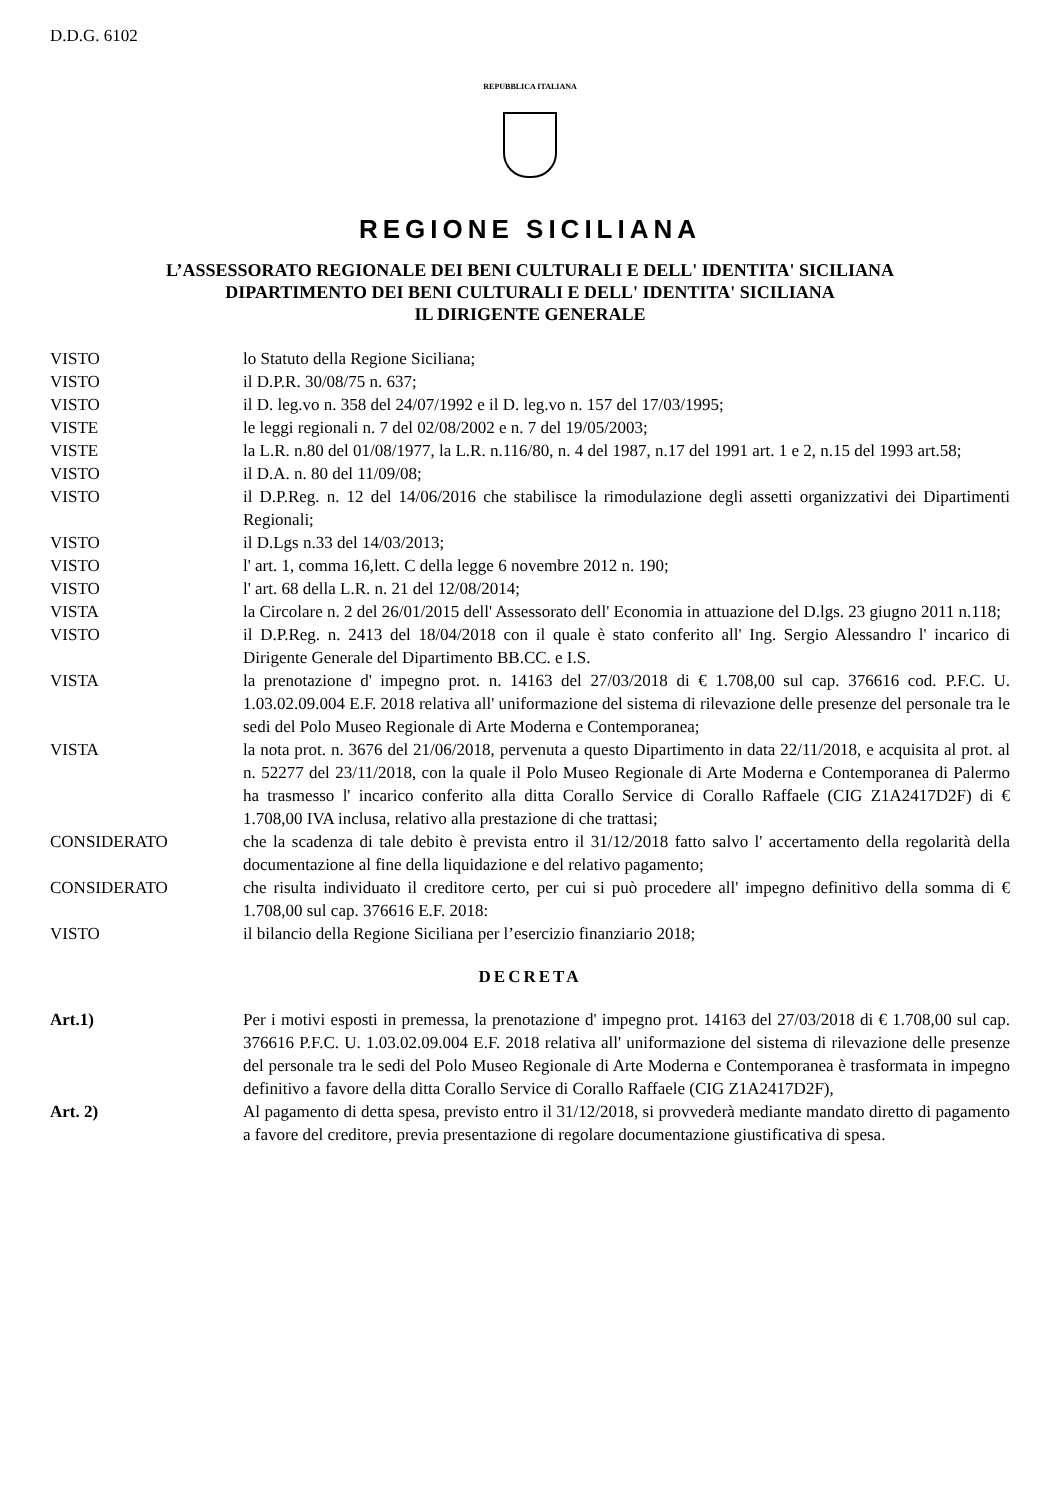D.D.G. 6102
REPUBBLICA ITALIANA
REGIONE SICILIANA
L’ASSESSORATO REGIONALE DEI BENI CULTURALI E DELL' IDENTITA' SICILIANA
DIPARTIMENTO DEI BENI CULTURALI E DELL' IDENTITA' SICILIANA
IL DIRIGENTE GENERALE
VISTO lo Statuto della Regione Siciliana;
VISTO il D.P.R. 30/08/75 n. 637;
VISTO il D. leg.vo n. 358 del 24/07/1992 e il D. leg.vo n. 157 del 17/03/1995;
VISTE le leggi regionali n. 7 del 02/08/2002 e n. 7 del 19/05/2003;
VISTE la L.R. n.80 del 01/08/1977, la L.R. n.116/80, n. 4 del 1987, n.17 del 1991 art. 1 e 2, n.15 del 1993 art.58;
VISTO il D.A. n. 80 del 11/09/08;
VISTO il D.P.Reg. n. 12 del 14/06/2016 che stabilisce la rimodulazione degli assetti organizzativi dei Dipartimenti Regionali;
VISTO il D.Lgs n.33 del 14/03/2013;
VISTO l' art. 1, comma 16,lett. C della legge 6 novembre 2012 n. 190;
VISTO l' art. 68 della L.R. n. 21 del 12/08/2014;
VISTA la Circolare n. 2 del 26/01/2015 dell' Assessorato dell' Economia in attuazione del D.lgs. 23 giugno 2011 n.118;
VISTO il D.P.Reg. n. 2413 del 18/04/2018 con il quale è stato conferito all' Ing. Sergio Alessandro l' incarico di Dirigente Generale del Dipartimento BB.CC. e I.S.
VISTA la prenotazione d' impegno prot. n. 14163 del 27/03/2018 di € 1.708,00 sul cap. 376616 cod. P.F.C. U. 1.03.02.09.004 E.F. 2018 relativa all' uniformazione del sistema di rilevazione delle presenze del personale tra le sedi del Polo Museo Regionale di Arte Moderna e Contemporanea;
VISTA la nota prot. n. 3676 del 21/06/2018, pervenuta a questo Dipartimento in data 22/11/2018, e acquisita al prot. al n. 52277 del 23/11/2018, con la quale il Polo Museo Regionale di Arte Moderna e Contemporanea di Palermo ha trasmesso l' incarico conferito alla ditta Corallo Service di Corallo Raffaele (CIG Z1A2417D2F) di € 1.708,00 IVA inclusa, relativo alla prestazione di che trattasi;
CONSIDERATO che la scadenza di tale debito è prevista entro il 31/12/2018 fatto salvo l' accertamento della regolarità della documentazione al fine della liquidazione e del relativo pagamento;
CONSIDERATO che risulta individuato il creditore certo, per cui si può procedere all' impegno definitivo della somma di € 1.708,00 sul cap. 376616 E.F. 2018:
VISTO il bilancio della Regione Siciliana per l’esercizio finanziario 2018;
DECRETA
Art.1) Per i motivi esposti in premessa, la prenotazione d' impegno prot. 14163 del 27/03/2018 di € 1.708,00 sul cap. 376616 P.F.C. U. 1.03.02.09.004 E.F. 2018 relativa all' uniformazione del sistema di rilevazione delle presenze del personale tra le sedi del Polo Museo Regionale di Arte Moderna e Contemporanea è trasformata in impegno definitivo a favore della ditta Corallo Service di Corallo Raffaele (CIG Z1A2417D2F),
Art. 2) Al pagamento di detta spesa, previsto entro il 31/12/2018, si provvederà mediante mandato diretto di pagamento a favore del creditore, previa presentazione di regolare documentazione giustificativa di spesa.